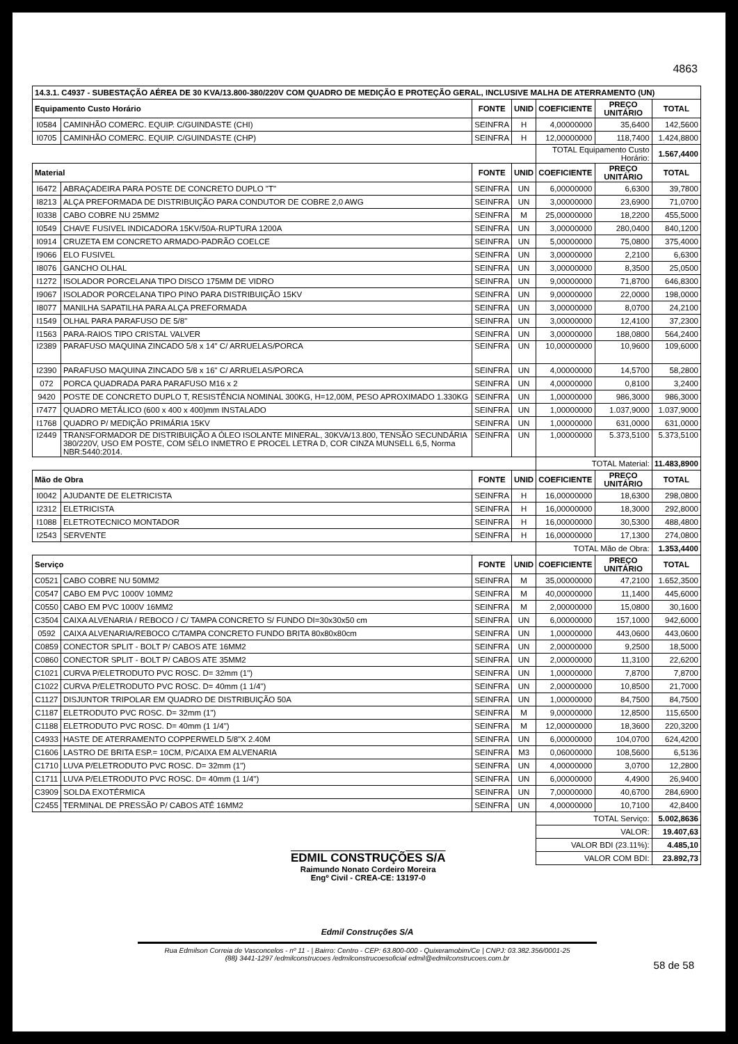4863
| 14.3.1. C4937 - SUBESTAÇÃO AÉREA DE 30 KVA/13.800-380/220V COM QUADRO DE MEDIÇÃO E PROTEÇÃO GERAL, INCLUSIVE MALHA DE ATERRAMENTO (UN) | | | | | | |
| Equipamento Custo Horário | | FONTE | UNID | COEFICIENTE | PREÇO UNITÁRIO | TOTAL |
| I0584 | CAMINHÃO COMERC. EQUIP. C/GUINDASTE (CHI) | SEINFRA | H | 4,00000000 | 35,6400 | 142,5600 |
| I0705 | CAMINHÃO COMERC. EQUIP. C/GUINDASTE (CHP) | SEINFRA | H | 12,00000000 | 118,7400 | 1.424,8800 |
| | | | | TOTAL Equipamento Custo Horário: | | 1.567,4400 |
| Material | | FONTE | UNID | COEFICIENTE | PREÇO UNITÁRIO | TOTAL |
| I6472 | ABRAÇADEIRA PARA POSTE DE CONCRETO DUPLO "T" | SEINFRA | UN | 6,00000000 | 6,6300 | 39,7800 |
| I8213 | ALÇA PREFORMADA DE DISTRIBUIÇÃO PARA CONDUTOR DE COBRE 2,0 AWG | SEINFRA | UN | 3,00000000 | 23,6900 | 71,0700 |
| I0338 | CABO COBRE NU 25MM2 | SEINFRA | M | 25,00000000 | 18,2200 | 455,5000 |
| I0549 | CHAVE FUSIVEL INDICADORA 15KV/50A-RUPTURA 1200A | SEINFRA | UN | 3,00000000 | 280,0400 | 840,1200 |
| I0914 | CRUZETA EM CONCRETO ARMADO-PADRÃO COELCE | SEINFRA | UN | 5,00000000 | 75,0800 | 375,4000 |
| I9066 | ELO FUSIVEL | SEINFRA | UN | 3,00000000 | 2,2100 | 6,6300 |
| I8076 | GANCHO OLHAL | SEINFRA | UN | 3,00000000 | 8,3500 | 25,0500 |
| I1272 | ISOLADOR PORCELANA TIPO DISCO 175MM DE VIDRO | SEINFRA | UN | 9,00000000 | 71,8700 | 646,8300 |
| I9067 | ISOLADOR PORCELANA TIPO PINO PARA DISTRIBUIÇÃO 15KV | SEINFRA | UN | 9,00000000 | 22,0000 | 198,0000 |
| I8077 | MANILHA SAPATILHA PARA ALÇA PREFORMADA | SEINFRA | UN | 3,00000000 | 8,0700 | 24,2100 |
| I1549 | OLHAL PARA PARAFUSO DE 5/8" | SEINFRA | UN | 3,00000000 | 12,4100 | 37,2300 |
| I1563 | PARA-RAIOS TIPO CRISTAL VALVER | SEINFRA | UN | 3,00000000 | 188,0800 | 564,2400 |
| I2389 | PARAFUSO MAQUINA ZINCADO 5/8 x 14" C/ ARRUELAS/PORCA | SEINFRA | UN | 10,00000000 | 10,9600 | 109,6000 |
| I2390 | PARAFUSO MAQUINA ZINCADO 5/8 x 16" C/ ARRUELAS/PORCA | SEINFRA | UN | 4,00000000 | 14,5700 | 58,2800 |
| 072 | PORCA QUADRADA PARA PARAFUSO M16 x 2 | SEINFRA | UN | 4,00000000 | 0,8100 | 3,2400 |
| 9420 | POSTE DE CONCRETO DUPLO T, RESISTÊNCIA NOMINAL 300KG, H=12,00M, PESO APROXIMADO 1.330KG | SEINFRA | UN | 1,00000000 | 986,3000 | 986,3000 |
| I7477 | QUADRO METÁLICO (600 x 400 x 400)mm INSTALADO | SEINFRA | UN | 1,00000000 | 1.037,9000 | 1.037,9000 |
| I1768 | QUADRO P/ MEDIÇÃO PRIMÁRIA 15KV | SEINFRA | UN | 1,00000000 | 631,0000 | 631,0000 |
| I2449 | TRANSFORMADOR DE DISTRIBUIÇÃO A ÓLEO ISOLANTE MINERAL, 30KVA/13.800, TENSÃO SECUNDÁRIA 380/220V, USO EM POSTE, COM SELO INMETRO E PROCEL LETRA D, COR CINZA MUNSELL 6,5, Norma NBR:5440:2014. | SEINFRA | UN | 1,00000000 | 5.373,5100 | 5.373,5100 |
| | | | | TOTAL Material: | | 11.483,8900 |
| Mão de Obra | | FONTE | UNID | COEFICIENTE | PREÇO UNITÁRIO | TOTAL |
| I0042 | AJUDANTE DE ELETRICISTA | SEINFRA | H | 16,00000000 | 18,6300 | 298,0800 |
| I2312 | ELETRICISTA | SEINFRA | H | 16,00000000 | 18,3000 | 292,8000 |
| I1088 | ELETROTECNICO MONTADOR | SEINFRA | H | 16,00000000 | 30,5300 | 488,4800 |
| I2543 | SERVENTE | SEINFRA | H | 16,00000000 | 17,1300 | 274,0800 |
| | | | | TOTAL Mão de Obra: | | 1.353,4400 |
| Serviço | | FONTE | UNID | COEFICIENTE | PREÇO UNITÁRIO | TOTAL |
| C0521 | CABO COBRE NU 50MM2 | SEINFRA | M | 35,00000000 | 47,2100 | 1.652,3500 |
| C0547 | CABO EM PVC 1000V 10MM2 | SEINFRA | M | 40,00000000 | 11,1400 | 445,6000 |
| C0550 | CABO EM PVC 1000V 16MM2 | SEINFRA | M | 2,00000000 | 15,0800 | 30,1600 |
| C3504 | CAIXA ALVENARIA / REBOCO / C/ TAMPA CONCRETO S/ FUNDO DI=30x30x50 cm | SEINFRA | UN | 6,00000000 | 157,1000 | 942,6000 |
| 0592 | CAIXA ALVENARIA/REBOCO C/TAMPA CONCRETO FUNDO BRITA 80x80x80cm | SEINFRA | UN | 1,00000000 | 443,0600 | 443,0600 |
| C0859 | CONECTOR SPLIT - BOLT P/ CABOS ATE 16MM2 | SEINFRA | UN | 2,00000000 | 9,2500 | 18,5000 |
| C0860 | CONECTOR SPLIT - BOLT P/ CABOS ATE 35MM2 | SEINFRA | UN | 2,00000000 | 11,3100 | 22,6200 |
| C1021 | CURVA P/ELETRODUTO PVC ROSC. D= 32mm (1") | SEINFRA | UN | 1,00000000 | 7,8700 | 7,8700 |
| C1022 | CURVA P/ELETRODUTO PVC ROSC. D= 40mm (1 1/4") | SEINFRA | UN | 2,00000000 | 10,8500 | 21,7000 |
| C1127 | DISJUNTOR TRIPOLAR EM QUADRO DE DISTRIBUIÇÃO 50A | SEINFRA | UN | 1,00000000 | 84,7500 | 84,7500 |
| C1187 | ELETRODUTO PVC ROSC. D= 32mm (1") | SEINFRA | M | 9,00000000 | 12,8500 | 115,6500 |
| C1188 | ELETRODUTO PVC ROSC. D= 40mm (1 1/4") | SEINFRA | M | 12,00000000 | 18,3600 | 220,3200 |
| C4933 | HASTE DE ATERRAMENTO COPPERWELD 5/8"X 2.40M | SEINFRA | UN | 6,00000000 | 104,0700 | 624,4200 |
| C1606 | LASTRO DE BRITA ESP.= 10CM, P/CAIXA EM ALVENARIA | SEINFRA | M3 | 0,06000000 | 108,5600 | 6,5136 |
| C1710 | LUVA P/ELETRODUTO PVC ROSC. D= 32mm (1") | SEINFRA | UN | 4,00000000 | 3,0700 | 12,2800 |
| C1711 | LUVA P/ELETRODUTO PVC ROSC. D= 40mm (1 1/4") | SEINFRA | UN | 6,00000000 | 4,4900 | 26,9400 |
| C3909 | SOLDA EXOTÉRMICA | SEINFRA | UN | 7,00000000 | 40,6700 | 284,6900 |
| C2455 | TERMINAL DE PRESSÃO P/ CABOS ATÉ 16MM2 | SEINFRA | UN | 4,00000000 | 10,7100 | 42,8400 |
| | | | | TOTAL Serviço: | | 5.002,8636 |
| | | | | VALOR: | | 19.407,63 |
| | | | | VALOR BDI (23.11%): | | 4.485,10 |
| | | | | VALOR COM BDI: | | 23.892,73 |
EDMIL CONSTRUÇÕES S/A
Raimundo Nonato Cordeiro Moreira
Engº Civil - CREA-CE: 13197-0
Edmil Construções S/A
Rua Edmilson Correia de Vasconcelos - nº 11 - | Bairro: Centro - CEP: 63.800-000 - Quixeramobim/Ce | CNPJ: 03.382.356/0001-25
(88) 3441-1297 /edmilconstrucoes /edmilconstrucoesoficial edmil@edmilconstrucoes.com.br
58 de 58